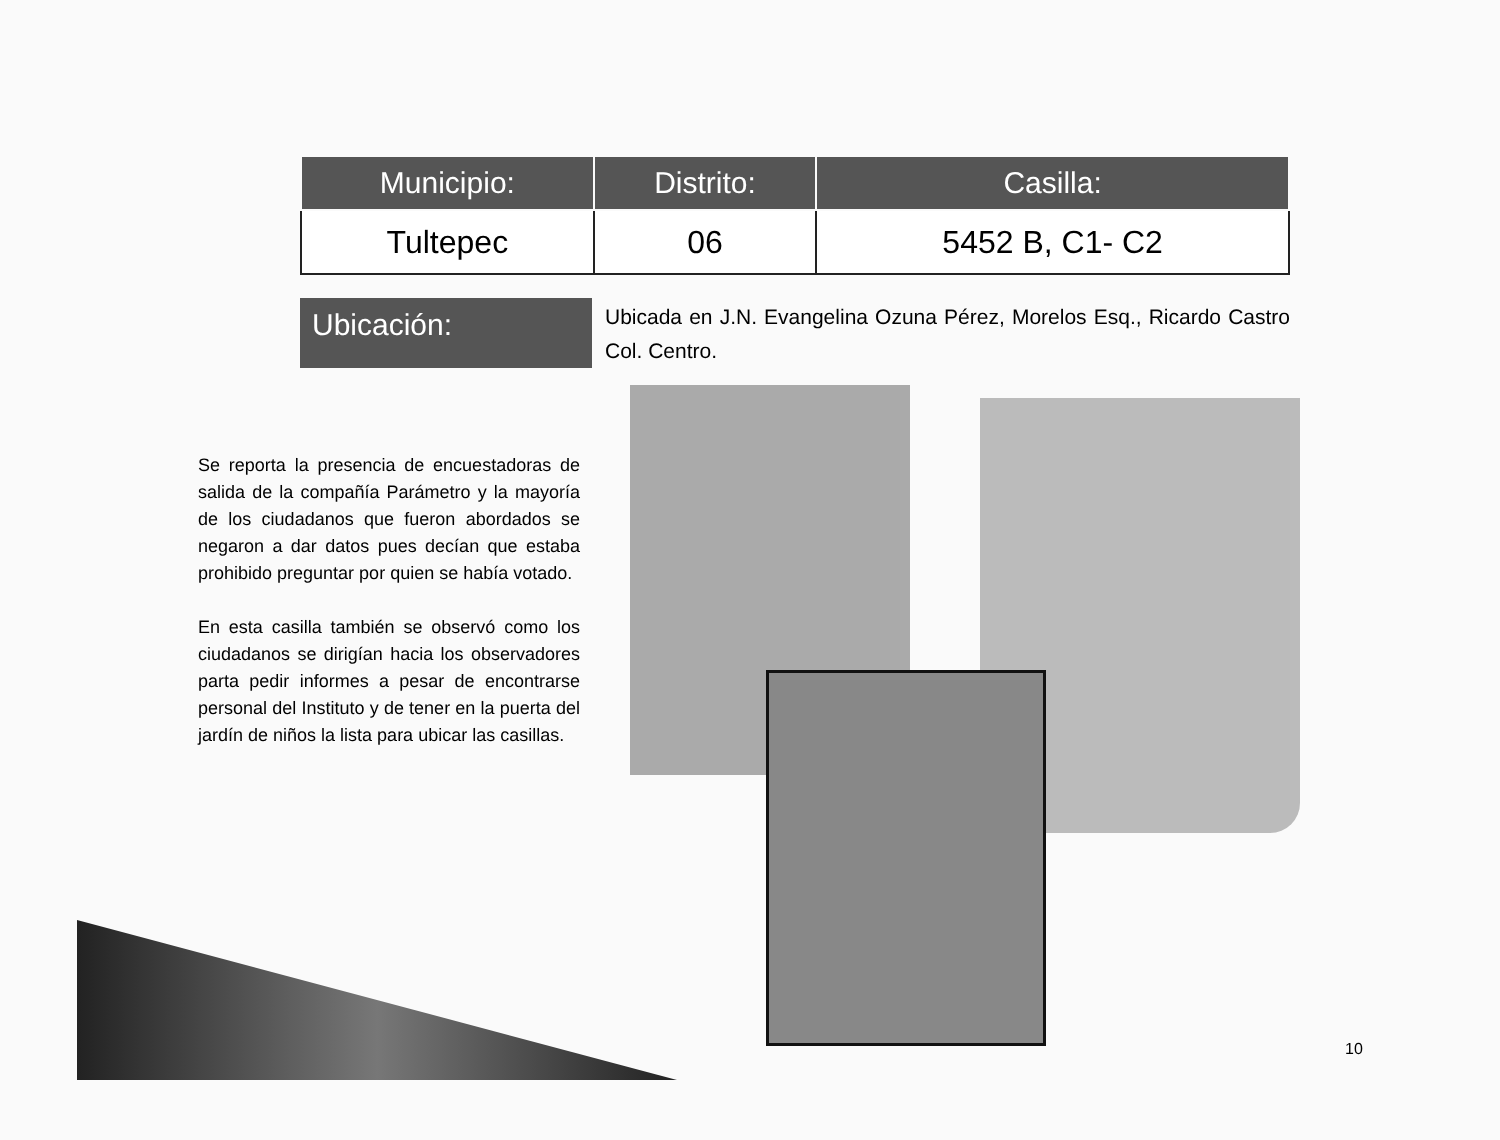| Municipio: | Distrito: | Casilla: |
| --- | --- | --- |
| Tultepec | 06 | 5452 B, C1- C2 |
Ubicación:
Ubicada en J.N. Evangelina Ozuna Pérez, Morelos Esq., Ricardo Castro Col. Centro.
Se reporta la presencia de encuestadoras de salida de la compañía Parámetro y la mayoría de los ciudadanos que fueron abordados se negaron a dar datos pues decían que estaba prohibido preguntar por quien se había votado.
En esta casilla también se observó como los ciudadanos se dirigían hacia los observadores parta pedir informes a pesar de encontrarse personal del Instituto y de tener en la puerta del jardín de niños la lista para ubicar las casillas.
10